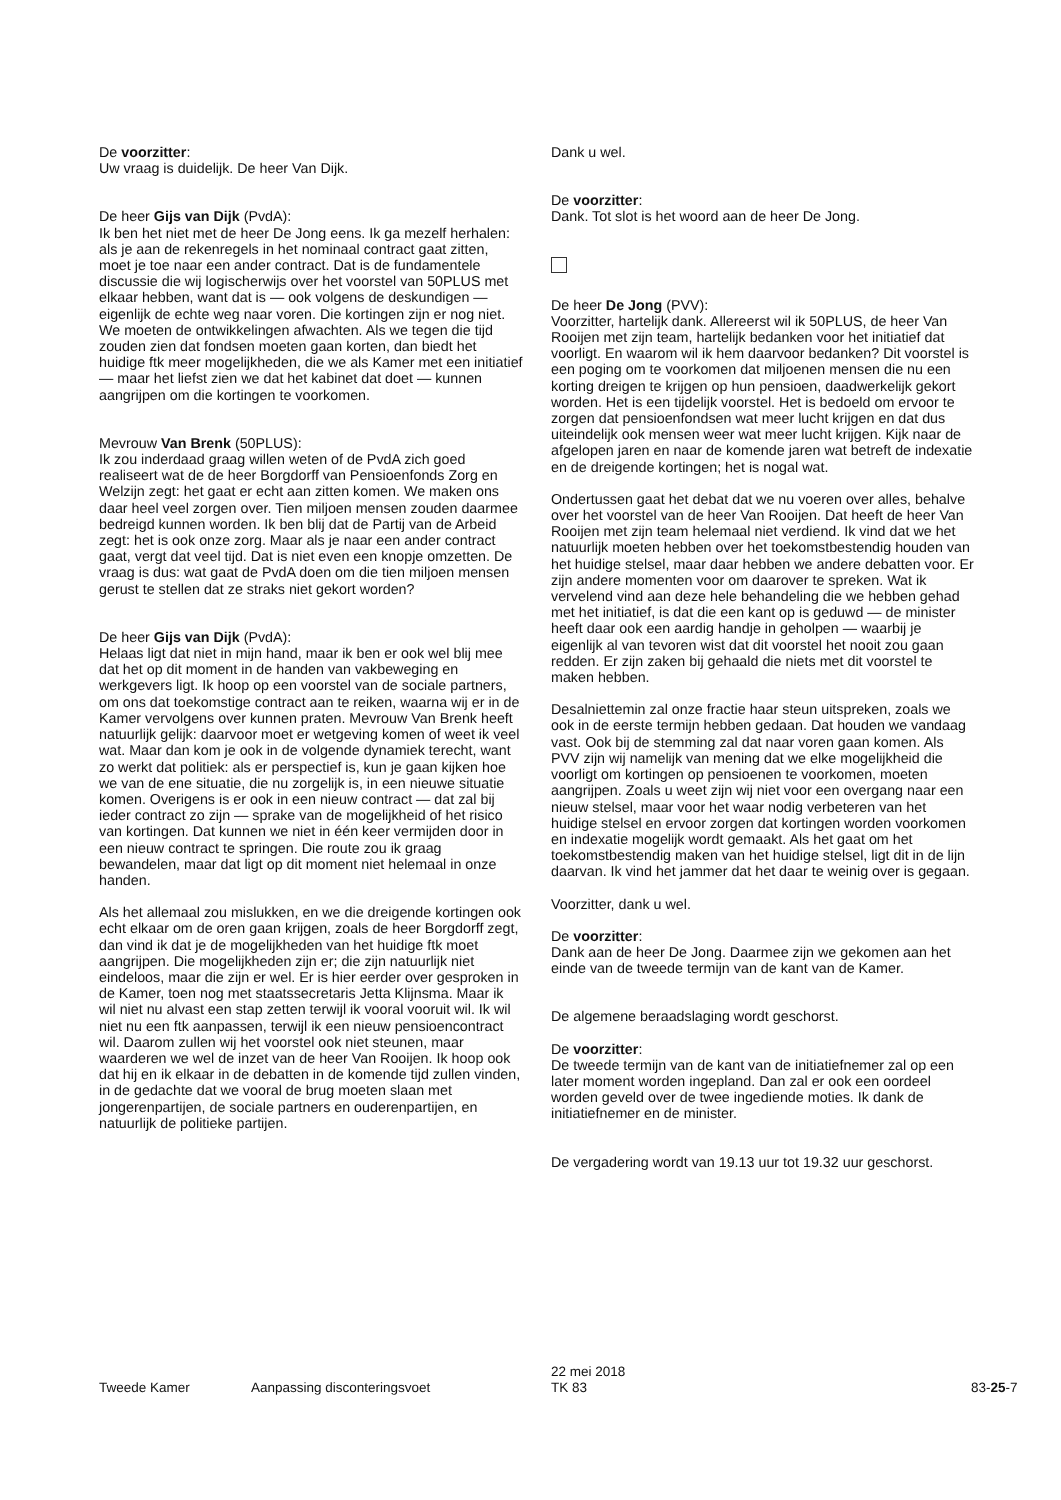De voorzitter:
Uw vraag is duidelijk. De heer Van Dijk.
De heer Gijs van Dijk (PvdA):
Ik ben het niet met de heer De Jong eens. Ik ga mezelf herhalen: als je aan de rekenregels in het nominaal contract gaat zitten, moet je toe naar een ander contract. Dat is de fundamentele discussie die wij logischerwijs over het voorstel van 50PLUS met elkaar hebben, want dat is — ook volgens de deskundigen — eigenlijk de echte weg naar voren. Die kortingen zijn er nog niet. We moeten de ontwikkelingen afwachten. Als we tegen die tijd zouden zien dat fondsen moeten gaan korten, dan biedt het huidige ftk meer mogelijkheden, die we als Kamer met een initiatief — maar het liefst zien we dat het kabinet dat doet — kunnen aangrijpen om die kortingen te voorkomen.
Mevrouw Van Brenk (50PLUS):
Ik zou inderdaad graag willen weten of de PvdA zich goed realiseert wat de de heer Borgdorff van Pensioenfonds Zorg en Welzijn zegt: het gaat er echt aan zitten komen. We maken ons daar heel veel zorgen over. Tien miljoen mensen zouden daarmee bedreigd kunnen worden. Ik ben blij dat de Partij van de Arbeid zegt: het is ook onze zorg. Maar als je naar een ander contract gaat, vergt dat veel tijd. Dat is niet even een knopje omzetten. De vraag is dus: wat gaat de PvdA doen om die tien miljoen mensen gerust te stellen dat ze straks niet gekort worden?
De heer Gijs van Dijk (PvdA):
Helaas ligt dat niet in mijn hand, maar ik ben er ook wel blij mee dat het op dit moment in de handen van vakbeweging en werkgevers ligt. Ik hoop op een voorstel van de sociale partners, om ons dat toekomstige contract aan te reiken, waarna wij er in de Kamer vervolgens over kunnen praten. Mevrouw Van Brenk heeft natuurlijk gelijk: daarvoor moet er wetgeving komen of weet ik veel wat. Maar dan kom je ook in de volgende dynamiek terecht, want zo werkt dat politiek: als er perspectief is, kun je gaan kijken hoe we van de ene situatie, die nu zorgelijk is, in een nieuwe situatie komen. Overigens is er ook in een nieuw contract — dat zal bij ieder contract zo zijn — sprake van de mogelijkheid of het risico van kortingen. Dat kunnen we niet in één keer vermijden door in een nieuw contract te springen. Die route zou ik graag bewandelen, maar dat ligt op dit moment niet helemaal in onze handen.
Als het allemaal zou mislukken, en we die dreigende kortingen ook echt elkaar om de oren gaan krijgen, zoals de heer Borgdorff zegt, dan vind ik dat je de mogelijkheden van het huidige ftk moet aangrijpen. Die mogelijkheden zijn er; die zijn natuurlijk niet eindeloos, maar die zijn er wel. Er is hier eerder over gesproken in de Kamer, toen nog met staatssecretaris Jetta Klijnsma. Maar ik wil niet nu alvast een stap zetten terwijl ik vooral vooruit wil. Ik wil niet nu een ftk aanpassen, terwijl ik een nieuw pensioencontract wil. Daarom zullen wij het voorstel ook niet steunen, maar waarderen we wel de inzet van de heer Van Rooijen. Ik hoop ook dat hij en ik elkaar in de debatten in de komende tijd zullen vinden, in de gedachte dat we vooral de brug moeten slaan met jongerenpartijen, de sociale partners en ouderenpartijen, en natuurlijk de politieke partijen.
Dank u wel.
De voorzitter:
Dank. Tot slot is het woord aan de heer De Jong.
De heer De Jong (PVV):
Voorzitter, hartelijk dank. Allereerst wil ik 50PLUS, de heer Van Rooijen met zijn team, hartelijk bedanken voor het initiatief dat voorligt. En waarom wil ik hem daarvoor bedanken? Dit voorstel is een poging om te voorkomen dat miljoenen mensen die nu een korting dreigen te krijgen op hun pensioen, daadwerkelijk gekort worden. Het is een tijdelijk voorstel. Het is bedoeld om ervoor te zorgen dat pensioenfondsen wat meer lucht krijgen en dat dus uiteindelijk ook mensen weer wat meer lucht krijgen. Kijk naar de afgelopen jaren en naar de komende jaren wat betreft de indexatie en de dreigende kortingen; het is nogal wat.
Ondertussen gaat het debat dat we nu voeren over alles, behalve over het voorstel van de heer Van Rooijen. Dat heeft de heer Van Rooijen met zijn team helemaal niet verdiend. Ik vind dat we het natuurlijk moeten hebben over het toekomstbestendig houden van het huidige stelsel, maar daar hebben we andere debatten voor. Er zijn andere momenten voor om daarover te spreken. Wat ik vervelend vind aan deze hele behandeling die we hebben gehad met het initiatief, is dat die een kant op is geduwd — de minister heeft daar ook een aardig handje in geholpen — waarbij je eigenlijk al van tevoren wist dat dit voorstel het nooit zou gaan redden. Er zijn zaken bij gehaald die niets met dit voorstel te maken hebben.
Desalniettemin zal onze fractie haar steun uitspreken, zoals we ook in de eerste termijn hebben gedaan. Dat houden we vandaag vast. Ook bij de stemming zal dat naar voren gaan komen. Als PVV zijn wij namelijk van mening dat we elke mogelijkheid die voorligt om kortingen op pensioenen te voorkomen, moeten aangrijpen. Zoals u weet zijn wij niet voor een overgang naar een nieuw stelsel, maar voor het waar nodig verbeteren van het huidige stelsel en ervoor zorgen dat kortingen worden voorkomen en indexatie mogelijk wordt gemaakt. Als het gaat om het toekomstbestendig maken van het huidige stelsel, ligt dit in de lijn daarvan. Ik vind het jammer dat het daar te weinig over is gegaan.
Voorzitter, dank u wel.
De voorzitter:
Dank aan de heer De Jong. Daarmee zijn we gekomen aan het einde van de tweede termijn van de kant van de Kamer.
De algemene beraadslaging wordt geschorst.
De voorzitter:
De tweede termijn van de kant van de initiatiefnemer zal op een later moment worden ingepland. Dan zal er ook een oordeel worden geveld over de twee ingediende moties. Ik dank de initiatiefnemer en de minister.
De vergadering wordt van 19.13 uur tot 19.32 uur geschorst.
Tweede Kamer
Aanpassing disconteringsvoet
22 mei 2018
TK 83
83-25-7